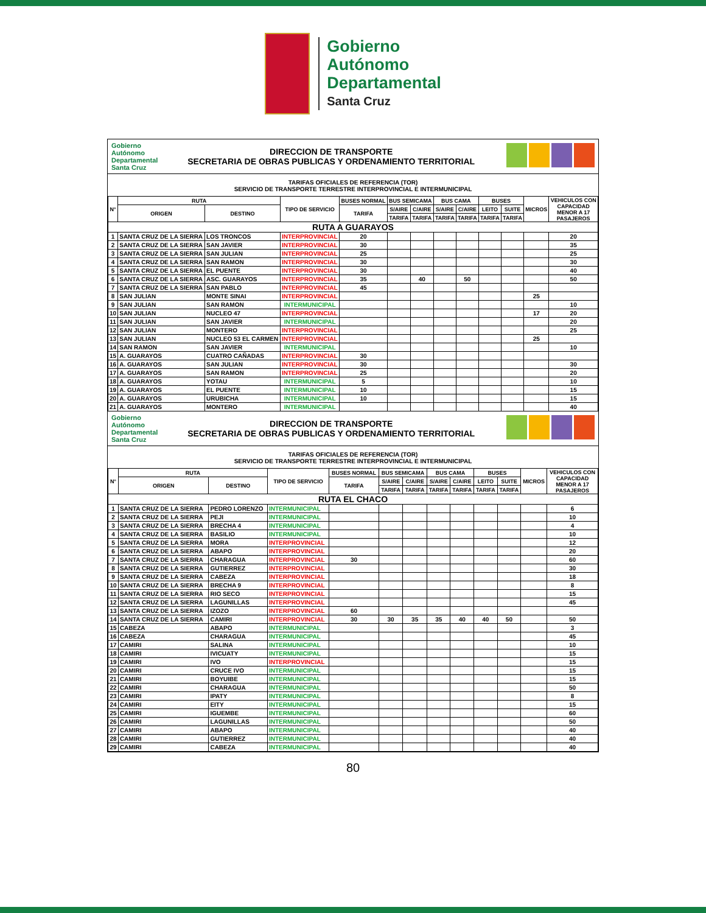Gobierno
Autónomo
Departamental
Santa Cruz
Gobierno
Autónomo
Departamental
Santa Cruz
DIRECCION DE TRANSPORTE
SECRETARIA DE OBRAS PUBLICAS Y ORDENAMIENTO TERRITORIAL
TARIFAS OFICIALES DE REFERENCIA (TOR)
SERVICIO DE TRANSPORTE TERRESTRE INTERPROVINCIAL E INTERMUNICIPAL
| N° | RUTA | | TIPO DE SERVICIO | BUSES NORMAL | BUS SEMICAMA | | BUS CAMA | | BUSES | | MICROS | VEHICULOS CON CAPACIDAD MENOR A 17 PASAJEROS |
| --- | --- | --- | --- | --- | --- | --- | --- | --- | --- | --- | --- | --- |
| | ORIGEN | DESTINO | | TARIFA | S/AIRE | C/AIRE | S/AIRE | C/AIRE | LEITO | SUITE | | |
| | | | | | TARIFA | TARIFA | TARIFA | TARIFA | TARIFA | TARIFA | | |
| RUTA A GUARAYOS | | | | | | | | | | | | |
| 1 | SANTA CRUZ DE LA SIERRA | LOS TRONCOS | INTERPROVINCIAL | 20 | | | | | | | | 20 |
| 2 | SANTA CRUZ DE LA SIERRA | SAN JAVIER | INTERPROVINCIAL | 30 | | | | | | | | 35 |
| 3 | SANTA CRUZ DE LA SIERRA | SAN JULIAN | INTERPROVINCIAL | 25 | | | | | | | | 25 |
| 4 | SANTA CRUZ DE LA SIERRA | SAN RAMON | INTERPROVINCIAL | 30 | | | | | | | | 30 |
| 5 | SANTA CRUZ DE LA SIERRA | EL PUENTE | INTERPROVINCIAL | 30 | | | | | | | | 40 |
| 6 | SANTA CRUZ DE LA SIERRA | ASC. GUARAYOS | INTERPROVINCIAL | 35 | | 40 | | 50 | | | | 50 |
| 7 | SANTA CRUZ DE LA SIERRA | SAN PABLO | INTERPROVINCIAL | 45 | | | | | | | | |
| 8 | SAN JULIAN | MONTE SINAI | INTERPROVINCIAL | | | | | | | | 25 | |
| 9 | SAN JULIAN | SAN RAMON | INTERMUNICIPAL | | | | | | | | | 10 |
| 10 | SAN JULIAN | NUCLEO 47 | INTERPROVINCIAL | | | | | | | | 17 | 20 |
| 11 | SAN JULIAN | SAN JAVIER | INTERMUNICIPAL | | | | | | | | | 20 |
| 12 | SAN JULIAN | MONTERO | INTERPROVINCIAL | | | | | | | | | 25 |
| 13 | SAN JULIAN | NUCLEO 53 EL CARMEN | INTERPROVINCIAL | | | | | | | | 25 | |
| 14 | SAN RAMON | SAN JAVIER | INTERMUNICIPAL | | | | | | | | | 10 |
| 15 | A. GUARAYOS | CUATRO CAÑADAS | INTERPROVINCIAL | 30 | | | | | | | | |
| 16 | A. GUARAYOS | SAN JULIAN | INTERPROVINCIAL | 30 | | | | | | | | 30 |
| 17 | A. GUARAYOS | SAN RAMON | INTERPROVINCIAL | 25 | | | | | | | | 20 |
| 18 | A. GUARAYOS | YOTAU | INTERMUNICIPAL | 5 | | | | | | | | 10 |
| 19 | A. GUARAYOS | EL PUENTE | INTERMUNICIPAL | 10 | | | | | | | | 15 |
| 20 | A. GUARAYOS | URUBICHA | INTERMUNICIPAL | 10 | | | | | | | | 15 |
| 21 | A. GUARAYOS | MONTERO | INTERMUNICIPAL | | | | | | | | | 40 |
Gobierno
Autónomo
Departamental
Santa Cruz
DIRECCION DE TRANSPORTE
SECRETARIA DE OBRAS PUBLICAS Y ORDENAMIENTO TERRITORIAL
TARIFAS OFICIALES DE REFERENCIA (TOR)
SERVICIO DE TRANSPORTE TERRESTRE INTERPROVINCIAL E INTERMUNICIPAL
| N° | RUTA | | TIPO DE SERVICIO | BUSES NORMAL | BUS SEMICAMA | | BUS CAMA | | BUSES | | MICROS | VEHICULOS CON CAPACIDAD MENOR A 17 PASAJEROS |
| --- | --- | --- | --- | --- | --- | --- | --- | --- | --- | --- | --- | --- |
| | ORIGEN | DESTINO | | TARIFA | S/AIRE | C/AIRE | S/AIRE | C/AIRE | LEITO | SUITE | | |
| | | | | | TARIFA | TARIFA | TARIFA | TARIFA | TARIFA | TARIFA | | |
| RUTA EL CHACO | | | | | | | | | | | | |
| 1 | SANTA CRUZ DE LA SIERRA | PEDRO LORENZO | INTERMUNICIPAL | | | | | | | | | 6 |
| 2 | SANTA CRUZ DE LA SIERRA | PEJI | INTERMUNICIPAL | | | | | | | | | 10 |
| 3 | SANTA CRUZ DE LA SIERRA | BRECHA 4 | INTERMUNICIPAL | | | | | | | | | 4 |
| 4 | SANTA CRUZ DE LA SIERRA | BASILIO | INTERMUNICIPAL | | | | | | | | | 10 |
| 5 | SANTA CRUZ DE LA SIERRA | MORA | INTERPROVINCIAL | | | | | | | | | 12 |
| 6 | SANTA CRUZ DE LA SIERRA | ABAPO | INTERPROVINCIAL | | | | | | | | | 20 |
| 7 | SANTA CRUZ DE LA SIERRA | CHARAGUA | INTERPROVINCIAL | 30 | | | | | | | | 60 |
| 8 | SANTA CRUZ DE LA SIERRA | GUTIERREZ | INTERPROVINCIAL | | | | | | | | | 30 |
| 9 | SANTA CRUZ DE LA SIERRA | CABEZA | INTERPROVINCIAL | | | | | | | | | 18 |
| 10 | SANTA CRUZ DE LA SIERRA | BRECHA 9 | INTERPROVINCIAL | | | | | | | | | 8 |
| 11 | SANTA CRUZ DE LA SIERRA | RIO SECO | INTERPROVINCIAL | | | | | | | | | 15 |
| 12 | SANTA CRUZ DE LA SIERRA | LAGUNILLAS | INTERPROVINCIAL | | | | | | | | | 45 |
| 13 | SANTA CRUZ DE LA SIERRA | IZOZO | INTERPROVINCIAL | 60 | | | | | | | | |
| 14 | SANTA CRUZ DE LA SIERRA | CAMIRI | INTERPROVINCIAL | 30 | 30 | 35 | 35 | 40 | 40 | 50 | | 50 |
| 15 | CABEZA | ABAPO | INTERMUNICIPAL | | | | | | | | | 3 |
| 16 | CABEZA | CHARAGUA | INTERMUNICIPAL | | | | | | | | | 45 |
| 17 | CAMIRI | SALINA | INTERMUNICIPAL | | | | | | | | | 10 |
| 18 | CAMIRI | IVICUATY | INTERMUNICIPAL | | | | | | | | | 15 |
| 19 | CAMIRI | IVO | INTERPROVINCIAL | | | | | | | | | 15 |
| 20 | CAMIRI | CRUCE IVO | INTERMUNICIPAL | | | | | | | | | 15 |
| 21 | CAMIRI | BOYUIBE | INTERMUNICIPAL | | | | | | | | | 15 |
| 22 | CAMIRI | CHARAGUA | INTERMUNICIPAL | | | | | | | | | 50 |
| 23 | CAMIRI | IPATY | INTERMUNICIPAL | | | | | | | | | 8 |
| 24 | CAMIRI | EITY | INTERMUNICIPAL | | | | | | | | | 15 |
| 25 | CAMIRI | IGUEMBE | INTERMUNICIPAL | | | | | | | | | 60 |
| 26 | CAMIRI | LAGUNILLAS | INTERMUNICIPAL | | | | | | | | | 50 |
| 27 | CAMIRI | ABAPO | INTERMUNICIPAL | | | | | | | | | 40 |
| 28 | CAMIRI | GUTIERREZ | INTERMUNICIPAL | | | | | | | | | 40 |
| 29 | CAMIRI | CABEZA | INTERMUNICIPAL | | | | | | | | | 40 |
80